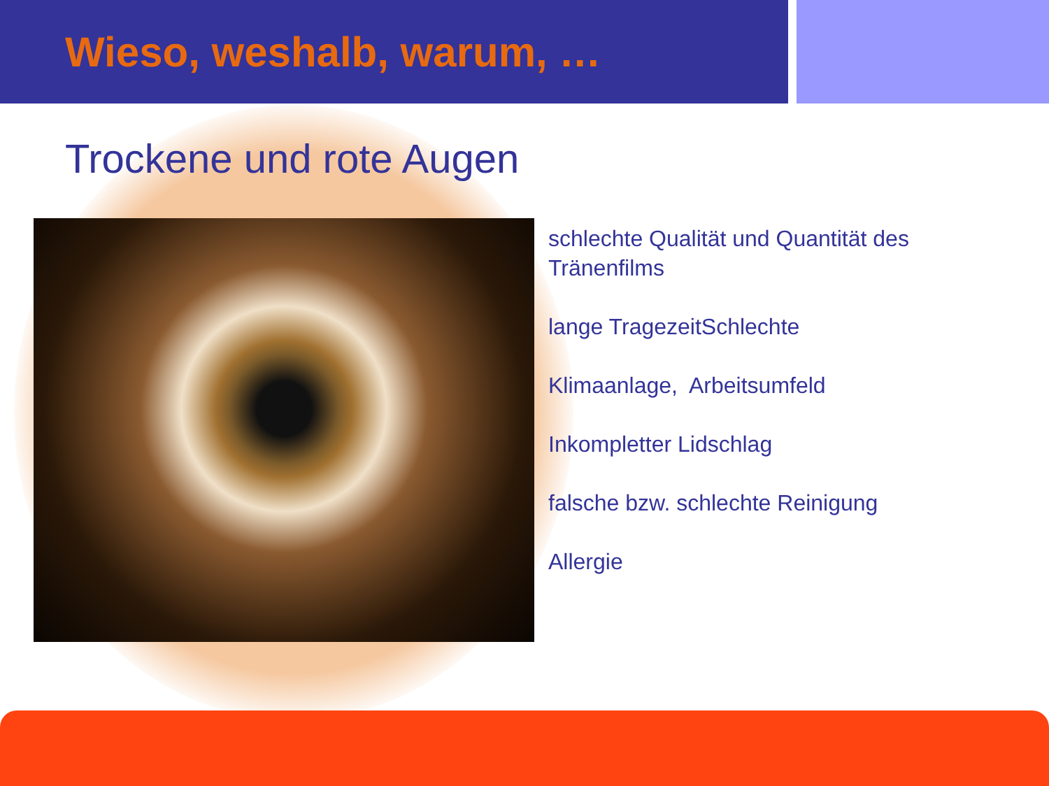Wieso, weshalb, warum, …
Trockene und rote Augen
schlechte Qualität und Quantität des
Tränenfilms
lange TragezeitSchlechte
Klimaanlage, Arbeitsumfeld
Inkompletter Lidschlag
falsche bzw. schlechte Reinigung
Allergie